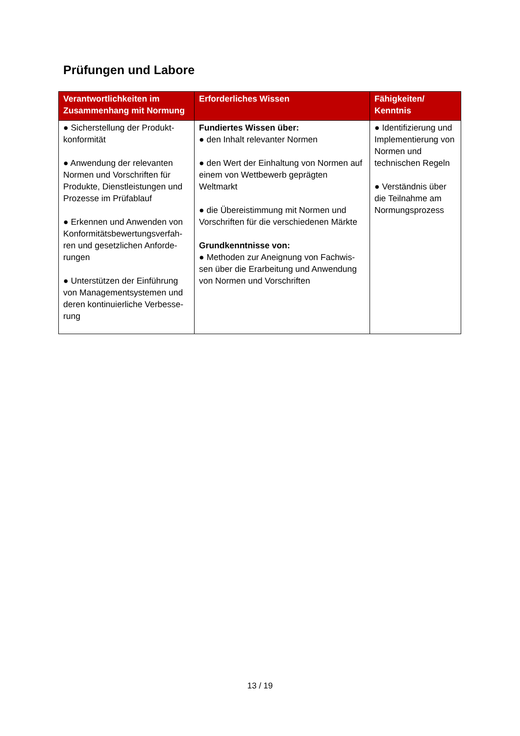Prüfungen und Labore
| Verantwortlichkeiten im Zusammenhang mit Normung | Erforderliches Wissen | Fähigkeiten/ Kenntnis |
| --- | --- | --- |
| ● Sicherstellung der Produkt­konformität ● Anwendung der relevanten Normen und Vorschriften für Produkte, Dienstleistungen und Prozesse im Prüfablauf ● Erkennen und Anwenden von Konformitätsbewertungsverfah­ren und gesetzlichen Anforde­rungen ● Unterstützen der Einführung von Managementsystemen und deren kontinuierliche Verbesse­rung | Fundiertes Wissen über: ● den Inhalt relevanter Normen ● den Wert der Einhaltung von Normen auf einem von Wettbewerb geprägten Weltmarkt ● die Übereistimmung mit Normen und Vorschriften für die verschiedenen Märkte Grundkenntnisse von: ● Methoden zur Aneignung von Fachwis­sen über die Erarbeitung und Anwendung von Normen und Vorschriften | ● Identifizierung und Implementierung von Normen und technischen Regeln ● Verständnis über die Teilnahme am Normungsprozess |
13 / 19